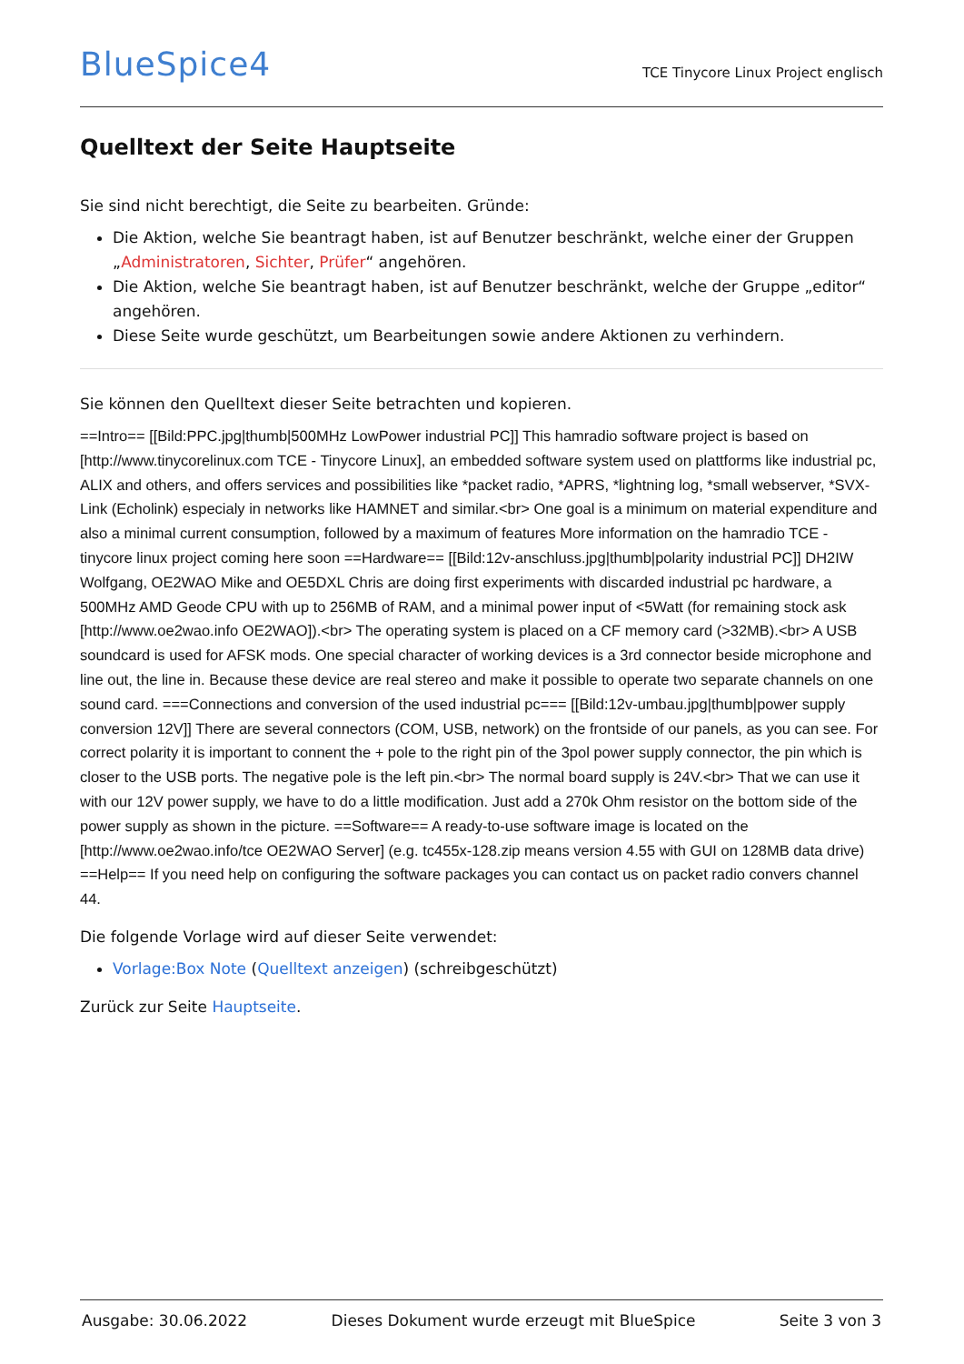BlueSpice4
TCE Tinycore Linux Project englisch
Quelltext der Seite Hauptseite
Sie sind nicht berechtigt, die Seite zu bearbeiten. Gründe:
Die Aktion, welche Sie beantragt haben, ist auf Benutzer beschränkt, welche einer der Gruppen „Administratoren, Sichter, Prüfer“ angehören.
Die Aktion, welche Sie beantragt haben, ist auf Benutzer beschränkt, welche der Gruppe „editor“ angehören.
Diese Seite wurde geschützt, um Bearbeitungen sowie andere Aktionen zu verhindern.
Sie können den Quelltext dieser Seite betrachten und kopieren.
==Intro== [[Bild:PPC.jpg|thumb|500MHz LowPower industrial PC]] This hamradio software project is based on [http://www.tinycorelinux.com TCE - Tinycore Linux], an embedded software system used on plattforms like industrial pc, ALIX and others, and offers services and possibilities like *packet radio, *APRS, *lightning log, *small webserver, *SVX-Link (Echolink) especialy in networks like HAMNET and similar.<br> One goal is a minimum on material expenditure and also a minimal current consumption, followed by a maximum of features More information on the hamradio TCE - tinycore linux project coming here soon ==Hardware== [[Bild:12v-anschluss.jpg|thumb|polarity industrial PC]] DH2IW Wolfgang, OE2WAO Mike and OE5DXL Chris are doing first experiments with discarded industrial pc hardware, a 500MHz AMD Geode CPU with up to 256MB of RAM, and a minimal power input of <5Watt (for remaining stock ask [http://www.oe2wao.info OE2WAO]).<br> The operating system is placed on a CF memory card (>32MB).<br> A USB soundcard is used for AFSK mods. One special character of working devices is a 3rd connector beside microphone and line out, the line in. Because these device are real stereo and make it possible to operate two separate channels on one sound card. ===Connections and conversion of the used industrial pc=== [[Bild:12v-umbau.jpg|thumb|power supply conversion 12V]] There are several connectors (COM, USB, network) on the frontside of our panels, as you can see. For correct polarity it is important to connent the + pole to the right pin of the 3pol power supply connector, the pin which is closer to the USB ports. The negative pole is the left pin.<br> The normal board supply is 24V.<br> That we can use it with our 12V power supply, we have to do a little modification. Just add a 270k Ohm resistor on the bottom side of the power supply as shown in the picture. ==Software== A ready-to-use software image is located on the [http://www.oe2wao.info/tce OE2WAO Server] (e.g. tc455x-128.zip means version 4.55 with GUI on 128MB data drive) ==Help== If you need help on configuring the software packages you can contact us on packet radio convers channel 44.
Die folgende Vorlage wird auf dieser Seite verwendet:
Vorlage:Box Note (Quelltext anzeigen) (schreibgeschützt)
Zurück zur Seite Hauptseite.
Ausgabe: 30.06.2022 Dieses Dokument wurde erzeugt mit BlueSpice Seite 3 von 3